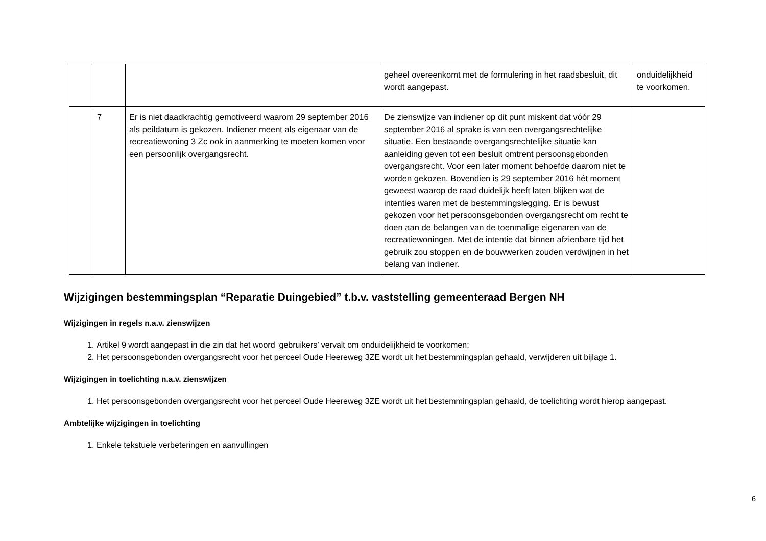| | | | geheel overeenkomt met de formulering in het raadsbesluit, dit wordt aangepast. | onduidelijkheid te voorkomen. |
| | 7 | Er is niet daadkrachtig gemotiveerd waarom 29 september 2016 als peildatum is gekozen. Indiener meent als eigenaar van de recreatiewoning 3 Zc ook in aanmerking te moeten komen voor een persoonlijk overgangsrecht. | De zienswijze van indiener op dit punt miskent dat vóór 29 september 2016 al sprake is van een overgangsrechtelijke situatie. Een bestaande overgangsrechtelijke situatie kan aanleiding geven tot een besluit omtrent persoonsgebonden overgangsrecht. Voor een later moment behoefde daarom niet te worden gekozen. Bovendien is 29 september 2016 hét moment geweest waarop de raad duidelijk heeft laten blijken wat de intenties waren met de bestemmingslegging. Er is bewust gekozen voor het persoonsgebonden overgangsrecht om recht te doen aan de belangen van de toenmalige eigenaren van de recreatiewoningen. Met de intentie dat binnen afzienbare tijd het gebruik zou stoppen en de bouwwerken zouden verdwijnen in het belang van indiener. | |
Wijzigingen bestemmingsplan “Reparatie Duingebied” t.b.v. vaststelling gemeenteraad Bergen NH
Wijzigingen in regels n.a.v. zienswijzen
1. Artikel 9 wordt aangepast in die zin dat het woord ‘gebruikers’ vervalt om onduidelijkheid te voorkomen;
2. Het persoonsgebonden overgangsrecht voor het perceel Oude Heereweg 3ZE wordt uit het bestemmingsplan gehaald, verwijderen uit bijlage 1.
Wijzigingen in toelichting n.a.v. zienswijzen
1. Het persoonsgebonden overgangsrecht voor het perceel Oude Heereweg 3ZE wordt uit het bestemmingsplan gehaald, de toelichting wordt hierop aangepast.
Ambtelijke wijzigingen in toelichting
1. Enkele tekstuele verbeteringen en aanvullingen
6